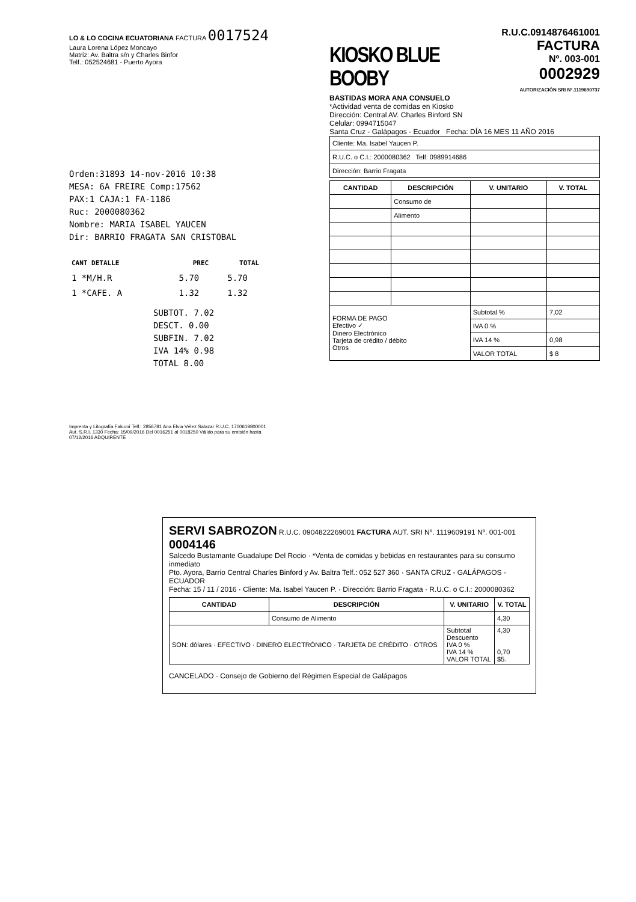LO & LO COCINA ECUATORIANA FACTURA 0017524
Laura Lorena López Moncayo
Matriz: Av. Baltra s/n y Charles Binfor
Telf.: 052524681 - Puerto Ayora
Orden:31893 14-nov-2016 10:38
MESA: 6A FREIRE Comp:17562
PAX:1 CAJA:1 FA-1186
Ruc: 2000080362
Nombre: MARIA ISABEL YAUCEN
Dir: BARRIO FRAGATA SAN CRISTOBAL
| CANT DETALLE | PREC | TOTAL |
| --- | --- | --- |
| 1 *M/H.R | 5.70 | 5.70 |
| 1 *CAFE. A | 1.32 | 1.32 |
SUBTOT. 7.02
DESCT. 0.00
SUBFIN. 7.02
IVA 14% 0.98
TOTAL 8.00
Imprenta y Litografía Falconí Telf.: 2856781 Ana Elvia Vélez Salazar R.U.C. 1700619800001
Aut. S.R.I. 1330 Fecha: 15/09/2016 Del 0016251 al 0018250 Válido para su emisión hasta 07/12/2016 ADQUIRENTE
KIOSKO BLUE BOOBY
R.U.C.0914876461001
FACTURA
Nº. 003-001 0002929
AUTORIZACIÓN SRI Nº.1119690737
BASTIDAS MORA ANA CONSUELO
*Actividad venta de comidas en Kiosko
Dirección: Central AV. Charles Binford SN
Celular: 0994715047
Santa Cruz - Galápagos - Ecuador Fecha: DÍA 16 MES 11 AÑO 2016
| Cliente: Ma. Isabel Yaucen P. |
| R.U.C. o C.I.: 2000080362 Telf: 0989914686 |
| Dirección: Barrio Fragata |
| CANTIDAD | DESCRIPCIÓN | V. UNITARIO | V. TOTAL |
| --- | --- | --- | --- |
| | Consumo de | | |
| | Alimento | | |
| FORMA DE PAGO Efectivo ✓ Dinero Electrónico Tarjeta de crédito / débito Otros | | Subtotal % | 7,02 |
| | | IVA 0 % | |
| | | IVA 14 % | 0,98 |
| | | VALOR TOTAL | $ 8 |
SERVI SABROZON R.U.C. 0904822269001 FACTURA AUT. SRI Nº. 1119609191 Nº. 001-001 0004146
Salcedo Bustamante Guadalupe Del Rocio · *Venta de comidas y bebidas en restaurantes para su consumo inmediato
Pto. Ayora, Barrio Central Charles Binford y Av. Baltra Telf.: 052 527 360 · SANTA CRUZ - GALÁPAGOS - ECUADOR
Fecha: 15 / 11 / 2016 · Cliente: Ma. Isabel Yaucen P. · Dirección: Barrio Fragata · R.U.C. o C.I.: 2000080362
| CANTIDAD | DESCRIPCIÓN | V. UNITARIO | V. TOTAL |
| --- | --- | --- | --- |
| | Consumo de Alimento | | 4,30 |
| SON: dólares · EFECTIVO · DINERO ELECTRÓNICO · TARJETA DE CRÉDITO · OTROS | | Subtotal Descuento IVA 0 % IVA 14 % VALOR TOTAL | 4,30 0,70 $5. |
CANCELADO · Consejo de Gobierno del Régimen Especial de Galápagos